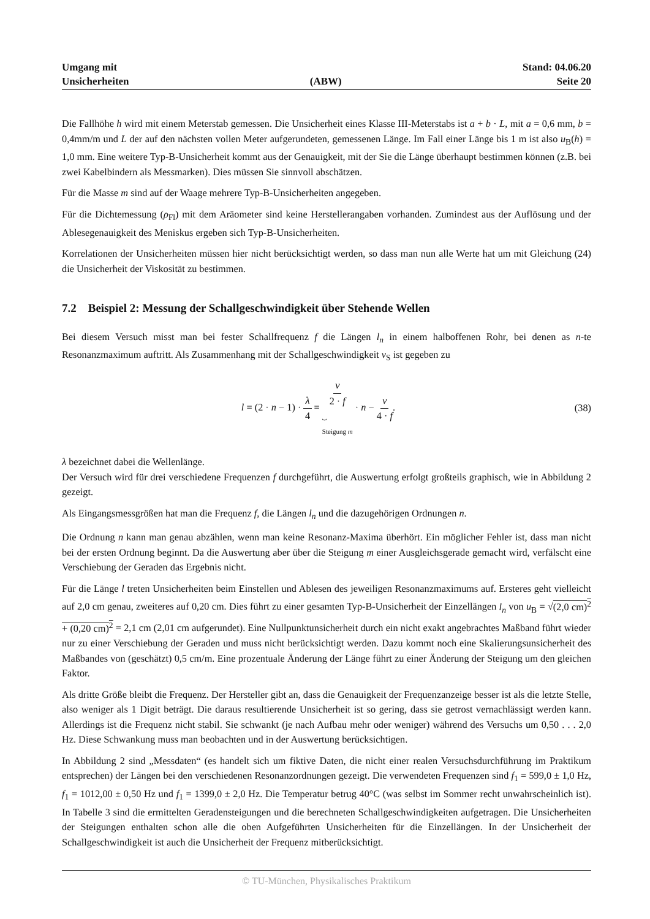Umgang mit
Unsicherheiten
(ABW)
Stand: 04.06.20
Seite 20
Die Fallhöhe h wird mit einem Meterstab gemessen. Die Unsicherheit eines Klasse III-Meterstabs ist a + b · L, mit a = 0,6 mm, b = 0,4mm/m und L der auf den nächsten vollen Meter aufgerundeten, gemessenen Länge. Im Fall einer Länge bis 1 m ist also u<sub>B</sub>(h) = 1,0 mm. Eine weitere Typ-B-Unsicherheit kommt aus der Genauigkeit, mit der Sie die Länge überhaupt bestimmen können (z.B. bei zwei Kabelbindern als Messmarken). Dies müssen Sie sinnvoll abschätzen.
Für die Masse m sind auf der Waage mehrere Typ-B-Unsicherheiten angegeben.
Für die Dichtemessung (ρ<sub>Fl</sub>) mit dem Aräometer sind keine Herstellerangaben vorhanden. Zumindest aus der Auflösung und der Ablesegenauigkeit des Meniskus ergeben sich Typ-B-Unsicherheiten.
Korrelationen der Unsicherheiten müssen hier nicht berücksichtigt werden, so dass man nun alle Werte hat um mit Gleichung (24) die Unsicherheit der Viskosität zu bestimmen.
7.2 Beispiel 2: Messung der Schallgeschwindigkeit über Stehende Wellen
Bei diesem Versuch misst man bei fester Schallfrequenz f die Längen l<sub>n</sub> in einem halboffenen Rohr, bei denen as n-te Resonanzmaximum auftritt. Als Zusammenhang mit der Schallgeschwindigkeit v<sub>S</sub> ist gegeben zu
l = (2 · n − 1) · λ 4 = v 2 · f ⏟
Steigung m · n − v 4 · f.
(38)
λ bezeichnet dabei die Wellenlänge.
Der Versuch wird für drei verschiedene Frequenzen f durchgeführt, die Auswertung erfolgt großteils graphisch, wie in Abbildung 2 gezeigt.
Als Eingangsmessgrößen hat man die Frequenz f, die Längen l<sub>n</sub> und die dazugehörigen Ordnungen n.
Die Ordnung n kann man genau abzählen, wenn man keine Resonanz-Maxima überhört. Ein möglicher Fehler ist, dass man nicht bei der ersten Ordnung beginnt. Da die Auswertung aber über die Steigung m einer Ausgleichsgerade gemacht wird, verfälscht eine Verschiebung der Geraden das Ergebnis nicht.
Für die Länge l treten Unsicherheiten beim Einstellen und Ablesen des jeweiligen Resonanzmaximums auf. Ersteres geht vielleicht auf 2,0 cm genau, zweiteres auf 0,20 cm. Dies führt zu einer gesamten Typ-B-Unsicherheit der Einzellängen l<sub>n</sub> von u<sub>B</sub> = √(2,0 cm)<sup>2</sup> + (0,20 cm)<sup>2</sup> = 2,1 cm (2,01 cm aufgerundet). Eine Nullpunktunsicherheit durch ein nicht exakt angebrachtes Maßband führt wieder nur zu einer Verschiebung der Geraden und muss nicht berücksichtigt werden. Dazu kommt noch eine Skalierungsunsicherheit des Maßbandes von (geschätzt) 0,5 cm/m. Eine prozentuale Änderung der Länge führt zu einer Änderung der Steigung um den gleichen Faktor.
Als dritte Größe bleibt die Frequenz. Der Hersteller gibt an, dass die Genauigkeit der Frequenzanzeige besser ist als die letzte Stelle, also weniger als 1 Digit beträgt. Die daraus resultierende Unsicherheit ist so gering, dass sie getrost vernachlässigt werden kann. Allerdings ist die Frequenz nicht stabil. Sie schwankt (je nach Aufbau mehr oder weniger) während des Versuchs um 0,50 . . . 2,0 Hz. Diese Schwankung muss man beobachten und in der Auswertung berücksichtigen.
In Abbildung 2 sind „Messdaten“ (es handelt sich um fiktive Daten, die nicht einer realen Versuchsdurchführung im Praktikum entsprechen) der Längen bei den verschiedenen Resonanzordnungen gezeigt. Die verwendeten Frequenzen sind f<sub>1</sub> = 599,0 ± 1,0 Hz, f<sub>1</sub> = 1012,00 ± 0,50 Hz und f<sub>1</sub> = 1399,0 ± 2,0 Hz. Die Temperatur betrug 40°C (was selbst im Sommer recht unwahrscheinlich ist). In Tabelle 3 sind die ermittelten Geradensteigungen und die berechneten Schallgeschwindigkeiten aufgetragen. Die Unsicherheiten der Steigungen enthalten schon alle die oben Aufgeführten Unsicherheiten für die Einzellängen. In der Unsicherheit der Schallgeschwindigkeit ist auch die Unsicherheit der Frequenz mitberücksichtigt.
© TU-München, Physikalisches Praktikum